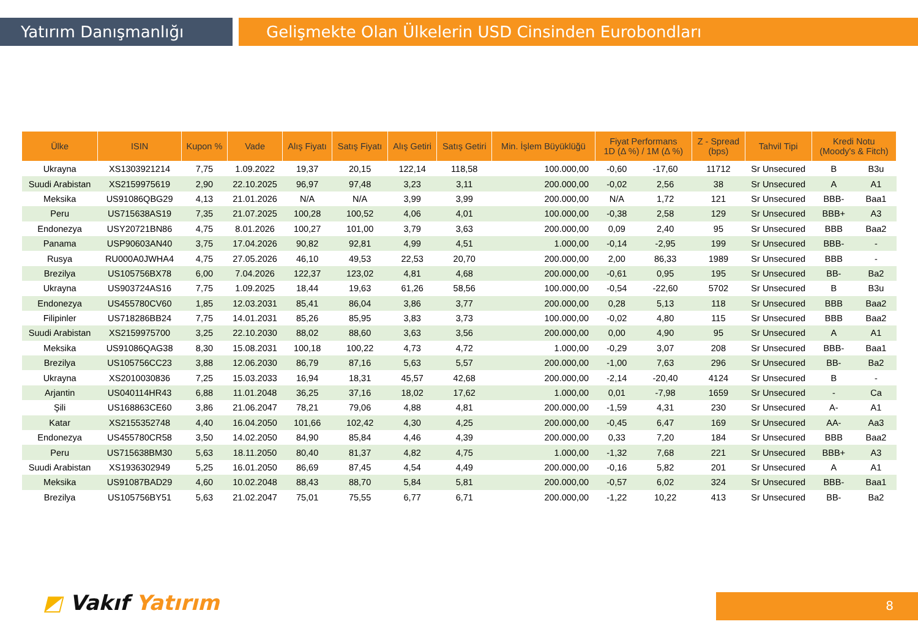Yatırım Danışmanlığı Gelişmekte Olan Ülkelerin USD Cinsinden Eurobondları
| Ülke | ISIN | Kupon % | Vade | Alış Fiyatı | Satış Fiyatı | Alış Getiri | Satış Getiri | Min. İşlem Büyüklüğü | Fiyat Performans 1D (Δ %) / 1M (Δ %) | | Z - Spread (bps) | Tahvil Tipi | Kredi Notu (Moody's & Fitch) | |
| --- | --- | --- | --- | --- | --- | --- | --- | --- | --- | --- | --- | --- | --- | --- |
| Ukrayna | XS1303921214 | 7,75 | 1.09.2022 | 19,37 | 20,15 | 122,14 | 118,58 | 100.000,00 | -0,60 | -17,60 | 11712 | Sr Unsecured | B | B3u |
| Suudi Arabistan | XS2159975619 | 2,90 | 22.10.2025 | 96,97 | 97,48 | 3,23 | 3,11 | 200.000,00 | -0,02 | 2,56 | 38 | Sr Unsecured | A | A1 |
| Meksika | US91086QBG29 | 4,13 | 21.01.2026 | N/A | N/A | 3,99 | 3,99 | 200.000,00 | N/A | 1,72 | 121 | Sr Unsecured | BBB- | Baa1 |
| Peru | US715638AS19 | 7,35 | 21.07.2025 | 100,28 | 100,52 | 4,06 | 4,01 | 100.000,00 | -0,38 | 2,58 | 129 | Sr Unsecured | BBB+ | A3 |
| Endonezya | USY20721BN86 | 4,75 | 8.01.2026 | 100,27 | 101,00 | 3,79 | 3,63 | 200.000,00 | 0,09 | 2,40 | 95 | Sr Unsecured | BBB | Baa2 |
| Panama | USP90603AN40 | 3,75 | 17.04.2026 | 90,82 | 92,81 | 4,99 | 4,51 | 1.000,00 | -0,14 | -2,95 | 199 | Sr Unsecured | BBB- | - |
| Rusya | RU000A0JWHA4 | 4,75 | 27.05.2026 | 46,10 | 49,53 | 22,53 | 20,70 | 200.000,00 | 2,00 | 86,33 | 1989 | Sr Unsecured | BBB | - |
| Brezilya | US105756BX78 | 6,00 | 7.04.2026 | 122,37 | 123,02 | 4,81 | 4,68 | 200.000,00 | -0,61 | 0,95 | 195 | Sr Unsecured | BB- | Ba2 |
| Ukrayna | US903724AS16 | 7,75 | 1.09.2025 | 18,44 | 19,63 | 61,26 | 58,56 | 100.000,00 | -0,54 | -22,60 | 5702 | Sr Unsecured | B | B3u |
| Endonezya | US455780CV60 | 1,85 | 12.03.2031 | 85,41 | 86,04 | 3,86 | 3,77 | 200.000,00 | 0,28 | 5,13 | 118 | Sr Unsecured | BBB | Baa2 |
| Filipinler | US718286BB24 | 7,75 | 14.01.2031 | 85,26 | 85,95 | 3,83 | 3,73 | 100.000,00 | -0,02 | 4,80 | 115 | Sr Unsecured | BBB | Baa2 |
| Suudi Arabistan | XS2159975700 | 3,25 | 22.10.2030 | 88,02 | 88,60 | 3,63 | 3,56 | 200.000,00 | 0,00 | 4,90 | 95 | Sr Unsecured | A | A1 |
| Meksika | US91086QAG38 | 8,30 | 15.08.2031 | 100,18 | 100,22 | 4,73 | 4,72 | 1.000,00 | -0,29 | 3,07 | 208 | Sr Unsecured | BBB- | Baa1 |
| Brezilya | US105756CC23 | 3,88 | 12.06.2030 | 86,79 | 87,16 | 5,63 | 5,57 | 200.000,00 | -1,00 | 7,63 | 296 | Sr Unsecured | BB- | Ba2 |
| Ukrayna | XS2010030836 | 7,25 | 15.03.2033 | 16,94 | 18,31 | 45,57 | 42,68 | 200.000,00 | -2,14 | -20,40 | 4124 | Sr Unsecured | B | - |
| Arjantin | US040114HR43 | 6,88 | 11.01.2048 | 36,25 | 37,16 | 18,02 | 17,62 | 1.000,00 | 0,01 | -7,98 | 1659 | Sr Unsecured | - | Ca |
| Şili | US168863CE60 | 3,86 | 21.06.2047 | 78,21 | 79,06 | 4,88 | 4,81 | 200.000,00 | -1,59 | 4,31 | 230 | Sr Unsecured | A- | A1 |
| Katar | XS2155352748 | 4,40 | 16.04.2050 | 101,66 | 102,42 | 4,30 | 4,25 | 200.000,00 | -0,45 | 6,47 | 169 | Sr Unsecured | AA- | Aa3 |
| Endonezya | US455780CR58 | 3,50 | 14.02.2050 | 84,90 | 85,84 | 4,46 | 4,39 | 200.000,00 | 0,33 | 7,20 | 184 | Sr Unsecured | BBB | Baa2 |
| Peru | US715638BM30 | 5,63 | 18.11.2050 | 80,40 | 81,37 | 4,82 | 4,75 | 1.000,00 | -1,32 | 7,68 | 221 | Sr Unsecured | BBB+ | A3 |
| Suudi Arabistan | XS1936302949 | 5,25 | 16.01.2050 | 86,69 | 87,45 | 4,54 | 4,49 | 200.000,00 | -0,16 | 5,82 | 201 | Sr Unsecured | A | A1 |
| Meksika | US91087BAD29 | 4,60 | 10.02.2048 | 88,43 | 88,70 | 5,84 | 5,81 | 200.000,00 | -0,57 | 6,02 | 324 | Sr Unsecured | BBB- | Baa1 |
| Brezilya | US105756BY51 | 5,63 | 21.02.2047 | 75,01 | 75,55 | 6,77 | 6,71 | 200.000,00 | -1,22 | 10,22 | 413 | Sr Unsecured | BB- | Ba2 |
◩ Vakıf Yatırım 8